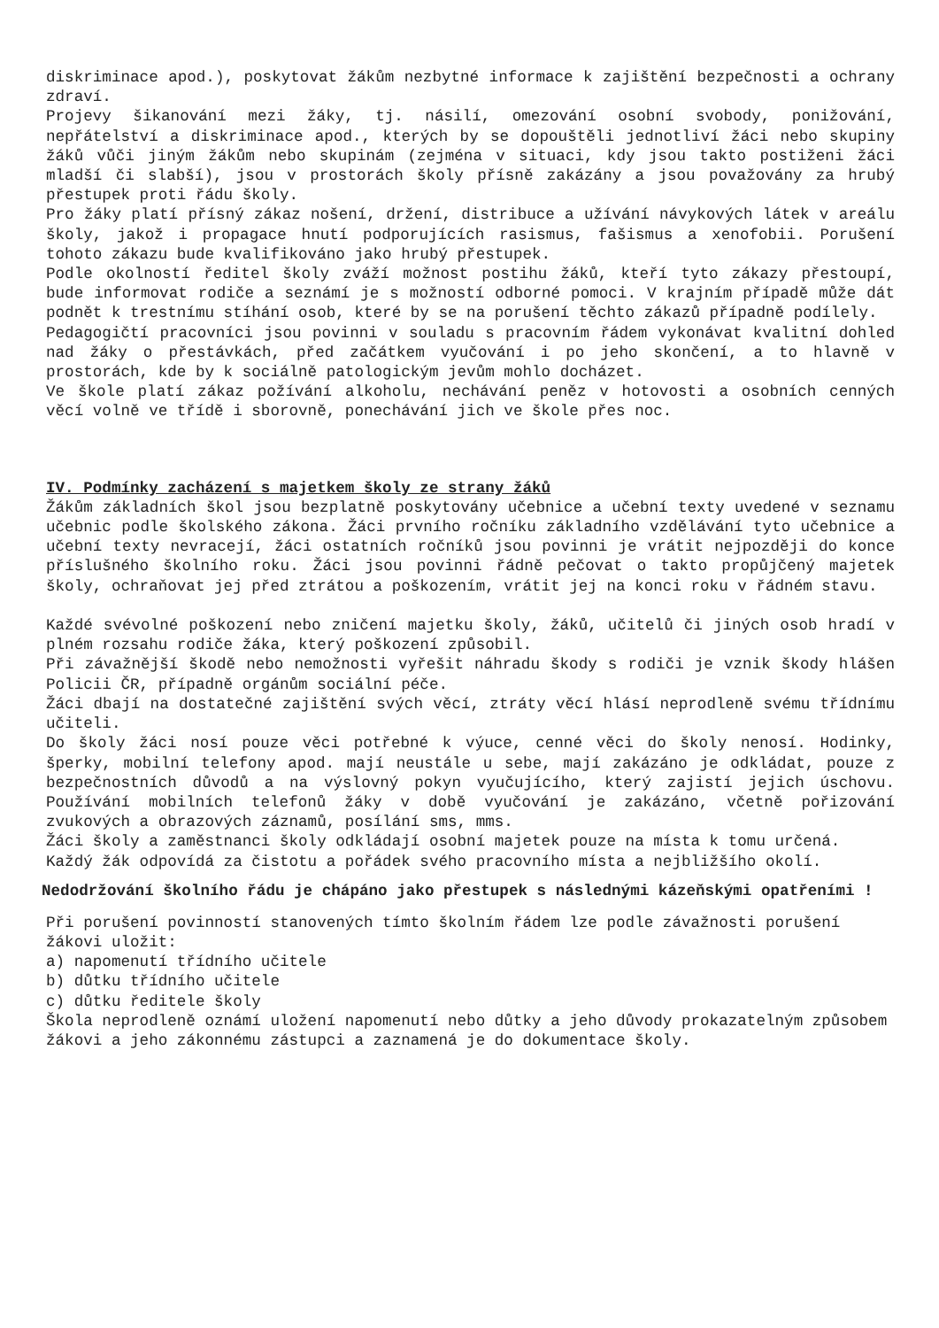diskriminace apod.), poskytovat žákům nezbytné informace k zajištění bezpečnosti a ochrany zdraví.
Projevy šikanování mezi žáky, tj. násilí, omezování osobní svobody, ponižování, nepřátelství a diskriminace apod., kterých by se dopouštěli jednotliví žáci nebo skupiny žáků vůči jiným žákům nebo skupinám (zejména v situaci, kdy jsou takto postiženi žáci mladší či slabší), jsou v prostorách školy přísně zakázány a jsou považovány za hrubý přestupek proti řádu školy.
Pro žáky platí přísný zákaz nošení, držení, distribuce a užívání návykových látek v areálu školy, jakož i propagace hnutí podporujících rasismus, fašismus a xenofobii. Porušení tohoto zákazu bude kvalifikováno jako hrubý přestupek.
Podle okolností ředitel školy zváží možnost postihu žáků, kteří tyto zákazy přestoupí, bude informovat rodiče a seznámí je s možností odborné pomoci. V krajním případě může dát podnět k trestnímu stíhání osob, které by se na porušení těchto zákazů případně podílely.
Pedagogičtí pracovníci jsou povinni v souladu s pracovním řádem vykonávat kvalitní dohled nad žáky o přestávkách, před začátkem vyučování i po jeho skončení, a to hlavně v prostorách, kde by k sociálně patologickým jevům mohlo docházet.
Ve škole platí zákaz požívání alkoholu, nechávání peněz v hotovosti a osobních cenných věcí volně ve třídě i sborovně, ponechávání jich ve škole přes noc.
IV. Podmínky zacházení s majetkem školy ze strany žáků
Žákům základních škol jsou bezplatně poskytovány učebnice a učební texty uvedené v seznamu učebnic podle školského zákona. Žáci prvního ročníku základního vzdělávání tyto učebnice a učební texty nevracejí, žáci ostatních ročníků jsou povinni je vrátit nejpozději do konce příslušného školního roku. Žáci jsou povinni řádně pečovat o takto propůjčený majetek školy, ochraňovat jej před ztrátou a poškozením, vrátit jej na konci roku v řádném stavu.
Každé svévolné poškození nebo zničení majetku školy, žáků, učitelů či jiných osob hradí v plném rozsahu rodiče žáka, který poškození způsobil.
Při závažnější škodě nebo nemožnosti vyřešit náhradu škody s rodiči je vznik škody hlášen Policii ČR, případně orgánům sociální péče.
Žáci dbají na dostatečné zajištění svých věcí, ztráty věcí hlásí neprodleně svému třídnímu učiteli.
Do školy žáci nosí pouze věci potřebné k výuce, cenné věci do školy nenosí. Hodinky, šperky, mobilní telefony apod. mají neustále u sebe, mají zakázáno je odkládat, pouze z bezpečnostních důvodů a na výslovný pokyn vyučujícího, který zajistí jejich úschovu. Používání mobilních telefonů žáky v době vyučování je zakázáno, včetně pořizování zvukových a obrazových záznamů, posílání sms, mms.
Žáci školy a zaměstnanci školy odkládají osobní majetek pouze na místa k tomu určená.
Každý žák odpovídá za čistotu a pořádek svého pracovního místa a nejbližšího okolí.
Nedodržování školního řádu je chápáno jako přestupek s následnými kázeňskými opatřeními !
Při porušení povinností stanovených tímto školním řádem lze podle závažnosti porušení žákovi uložit:
a) napomenutí třídního učitele
b) důtku třídního učitele
c) důtku ředitele školy
Škola neprodleně oznámí uložení napomenutí nebo důtky a jeho důvody prokazatelným způsobem žákovi a jeho zákonnému zástupci a zaznamená je do dokumentace školy.